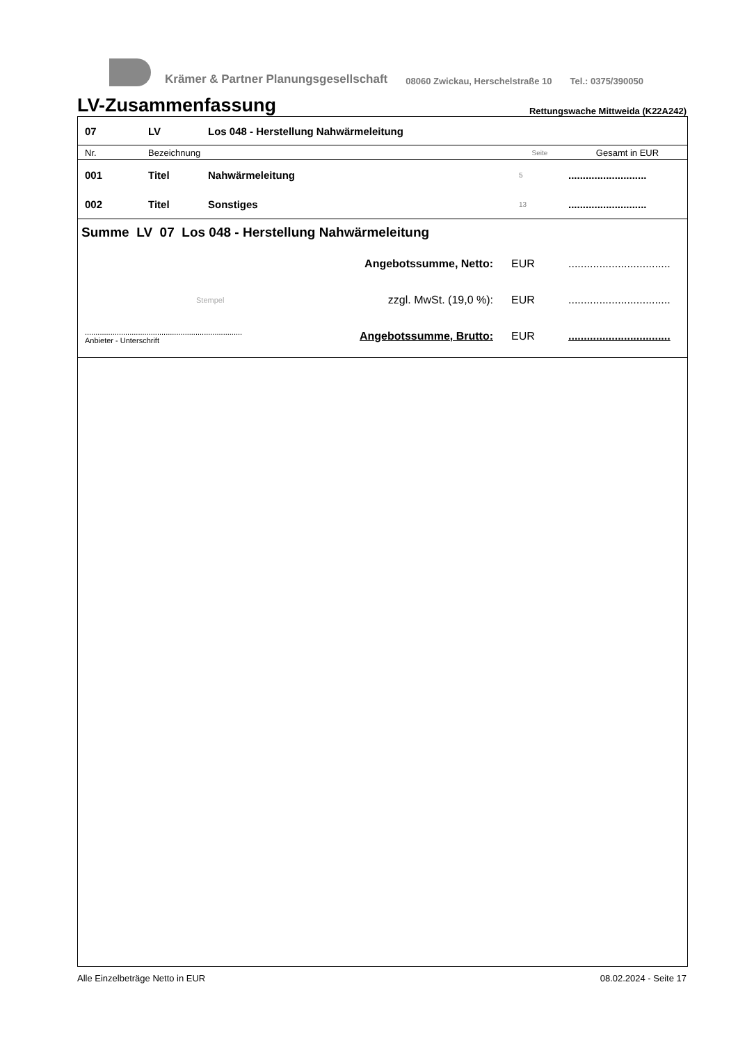Krämer & Partner Planungsgesellschaft 08060 Zwickau, Herschelstraße 10 Tel.: 0375/390050
LV-Zusammenfassung
Rettungswache Mittweida (K22A242)
| 07 | LV | Los 048 - Herstellung Nahwärmeleitung | | |
| Nr. | Bezeichnung | | Seite | Gesamt in EUR |
| 001 | Titel | Nahwärmeleitung | 5 | ........................... |
| 002 | Titel | Sonstiges | 13 | ........................... |
Summe LV 07 Los 048 - Herstellung Nahwärmeleitung
| | Angebotssumme, Netto: | EUR | ................................. |
| Stempel | zzgl. MwSt. (19,0 %): | EUR | ................................. |
| .......................................................................... Anbieter - Unterschrift | Angebotssumme, Brutto: | EUR | ................................. |
Alle Einzelbeträge Netto in EUR 08.02.2024 - Seite 17